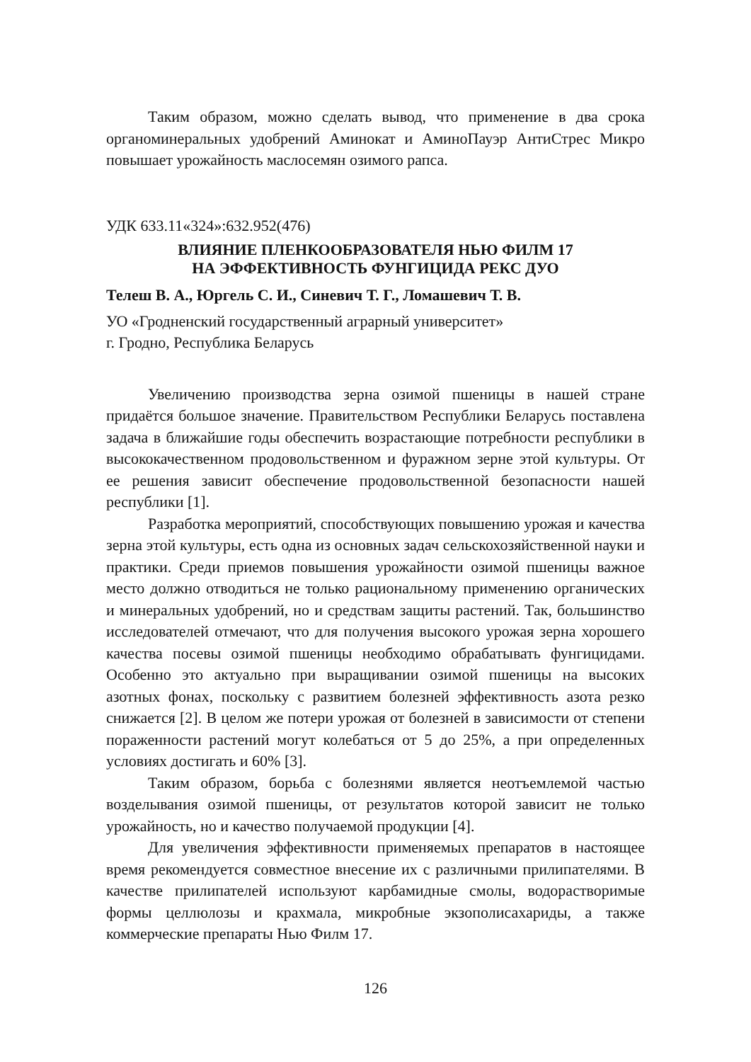Таким образом, можно сделать вывод, что применение в два срока органоминеральных удобрений Аминокат и АминоПауэр АнтиСтрес Микро повышает урожайность маслосемян озимого рапса.
УДК 633.11«324»:632.952(476)
ВЛИЯНИЕ ПЛЕНКООБРАЗОВАТЕЛЯ НЬЮ ФИЛМ 17
НА ЭФФЕКТИВНОСТЬ ФУНГИЦИДА РЕКС ДУО
Телеш В. А., Юргель С. И., Синевич Т. Г., Ломашевич Т. В.
УО «Гродненский государственный аграрный университет»
г. Гродно, Республика Беларусь
Увеличению производства зерна озимой пшеницы в нашей стране придаётся большое значение. Правительством Республики Беларусь поставлена задача в ближайшие годы обеспечить возрастающие потребности республики в высококачественном продовольственном и фуражном зерне этой культуры. От ее решения зависит обеспечение продовольственной безопасности нашей республики [1].
Разработка мероприятий, способствующих повышению урожая и качества зерна этой культуры, есть одна из основных задач сельскохозяйственной науки и практики. Среди приемов повышения урожайности озимой пшеницы важное место должно отводиться не только рациональному применению органических и минеральных удобрений, но и средствам защиты растений. Так, большинство исследователей отмечают, что для получения высокого урожая зерна хорошего качества посевы озимой пшеницы необходимо обрабатывать фунгицидами. Особенно это актуально при выращивании озимой пшеницы на высоких азотных фонах, поскольку с развитием болезней эффективность азота резко снижается [2]. В целом же потери урожая от болезней в зависимости от степени пораженности растений могут колебаться от 5 до 25%, а при определенных условиях достигать и 60% [3].
Таким образом, борьба с болезнями является неотъемлемой частью возделывания озимой пшеницы, от результатов которой зависит не только урожайность, но и качество получаемой продукции [4].
Для увеличения эффективности применяемых препаратов в настоящее время рекомендуется совместное внесение их с различными прилипателями. В качестве прилипателей используют карбамидные смолы, водорастворимые формы целлюлозы и крахмала, микробные экзополисахариды, а также коммерческие препараты Нью Филм 17.
126